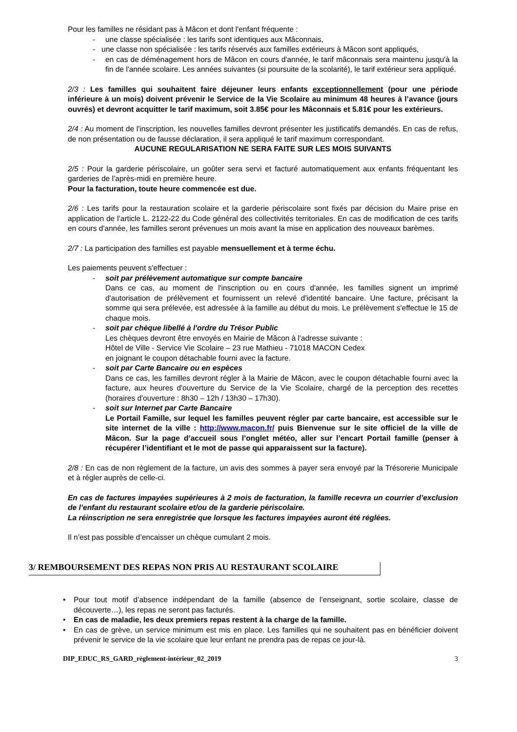Pour les familles ne résidant pas à Mâcon et dont l'enfant fréquente :
- une classe spécialisée : les tarifs sont identiques aux Mâconnais,
- une classe non spécialisée : les tarifs réservés aux familles extérieurs à Mâcon sont appliqués,
- en cas de déménagement hors de Mâcon en cours d'année, le tarif mâconnais sera maintenu jusqu'à la fin de l'année scolaire. Les années suivantes (si poursuite de la scolarité), le tarif extérieur sera appliqué.
2/3 : Les familles qui souhaitent faire déjeuner leurs enfants exceptionnellement (pour une période inférieure à un mois) doivent prévenir le Service de la Vie Scolaire au minimum 48 heures à l’avance (jours ouvrés) et devront acquitter le tarif maximum, soit 3.85€ pour les Mâconnais et 5.81€ pour les extérieurs.
2/4 : Au moment de l'inscription, les nouvelles familles devront présenter les justificatifs demandés. En cas de refus, de non présentation ou de fausse déclaration, il sera appliqué le tarif maximum correspondant.
AUCUNE REGULARISATION NE SERA FAITE SUR LES MOIS SUIVANTS
2/5 : Pour la garderie périscolaire, un goûter sera servi et facturé automatiquement aux enfants fréquentant les garderies de l’après-midi en première heure.
Pour la facturation, toute heure commencée est due.
2/6 : Les tarifs pour la restauration scolaire et la garderie périscolaire sont fixés par décision du Maire prise en application de l’article L. 2122-22 du Code général des collectivités territoriales. En cas de modification de ces tarifs en cours d'année, les familles seront prévenues un mois avant la mise en application des nouveaux barèmes.
2/7 : La participation des familles est payable mensuellement et à terme échu.
Les paiements peuvent s'effectuer :
- soit par prélèvement automatique sur compte bancaire
Dans ce cas, au moment de l'inscription ou en cours d'année, les familles signent un imprimé d'autorisation de prélèvement et fournissent un relevé d'identité bancaire. Une facture, précisant la somme qui sera prélevée, est adressée à la famille au début du mois. Le prélèvement s'effectue le 15 de chaque mois.
- soit par chèque libellé à l'ordre du Trésor Public
Les chèques devront être envoyés en Mairie de Mâcon à l'adresse suivante :
Hôtel de Ville - Service Vie Scolaire – 23 rue Mathieu - 71018 MACON Cedex
en joignant le coupon détachable fourni avec la facture.
- soit par Carte Bancaire ou en espèces
Dans ce cas, les familles devront régler à la Mairie de Mâcon, avec le coupon détachable fourni avec la facture, aux heures d'ouverture du Service de la Vie Scolaire, chargé de la perception des recettes (horaires d'ouverture : 8h30 – 12h / 13h30 – 17h30).
- soit sur Internet par Carte Bancaire
Le Portail Famille, sur lequel les familles peuvent régler par carte bancaire, est accessible sur le site internet de la ville : http://www.macon.fr/ puis Bienvenue sur le site officiel de la ville de Mâcon. Sur la page d’accueil sous l’onglet météo, aller sur l’encart Portail famille (penser à récupérer l’identifiant et le mot de passe qui apparaissent sur la facture).
2/8 : En cas de non règlement de la facture, un avis des sommes à payer sera envoyé par la Trésorerie Municipale et à régler auprès de celle-ci.
En cas de factures impayées supérieures à 2 mois de facturation, la famille recevra un courrier d’exclusion de l’enfant du restaurant scolaire et/ou de la garderie périscolaire.
La réinscription ne sera enregistrée que lorsque les factures impayées auront été réglées.
Il n’est pas possible d’encaisser un chèque cumulant 2 mois.
3/ REMBOURSEMENT DES REPAS NON PRIS AU RESTAURANT SCOLAIRE
• Pour tout motif d’absence indépendant de la famille (absence de l’enseignant, sortie scolaire, classe de découverte…), les repas ne seront pas facturés.
• En cas de maladie, les deux premiers repas restent à la charge de la famille.
• En cas de grève, un service minimum est mis en place. Les familles qui ne souhaitent pas en bénéficier doivent prévenir le service de la vie scolaire que leur enfant ne prendra pas de repas ce jour-là.
DIP_EDUC_RS_GARD_règlement-intérieur_02_2019 3